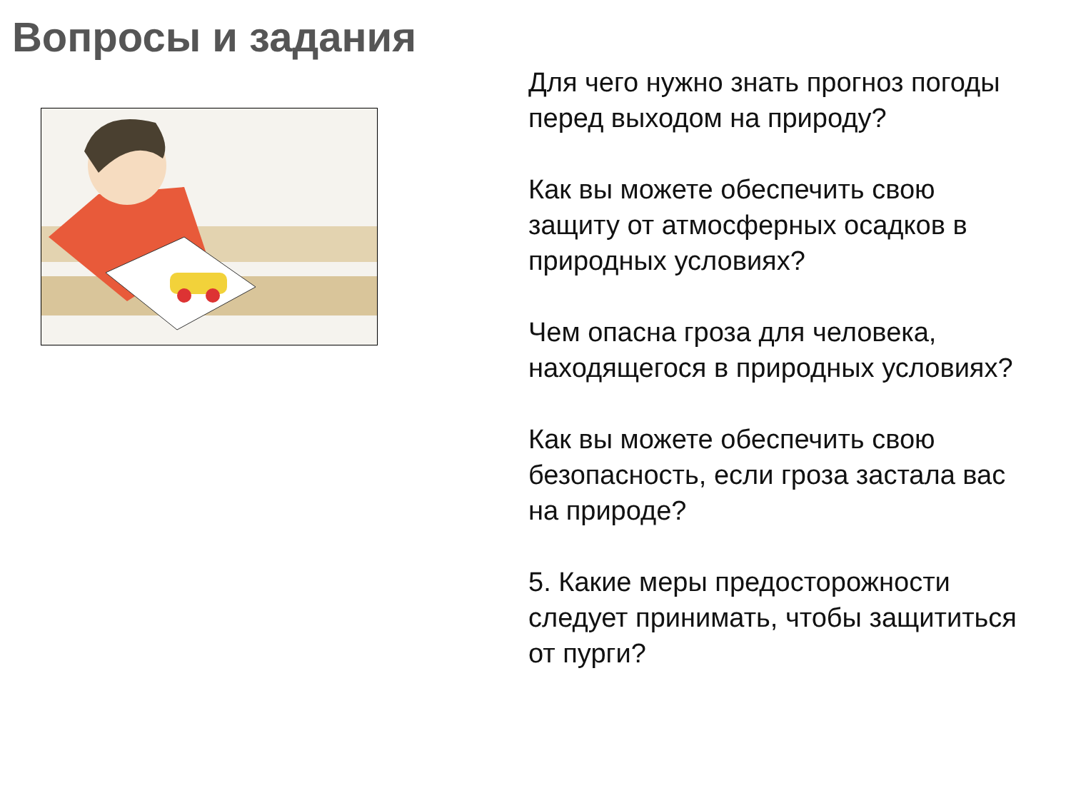Вопросы и задания
Для чего нужно знать прогноз погоды перед выходом на природу?
Как вы можете обеспечить свою защиту от атмосферных осадков в природных условиях?
Чем опасна гроза для человека, находящегося в природных условиях?
Как вы можете обеспечить свою безопасность, если гроза застала вас на природе?
5. Какие меры предосторожности следует принимать, чтобы защититься от пурги?